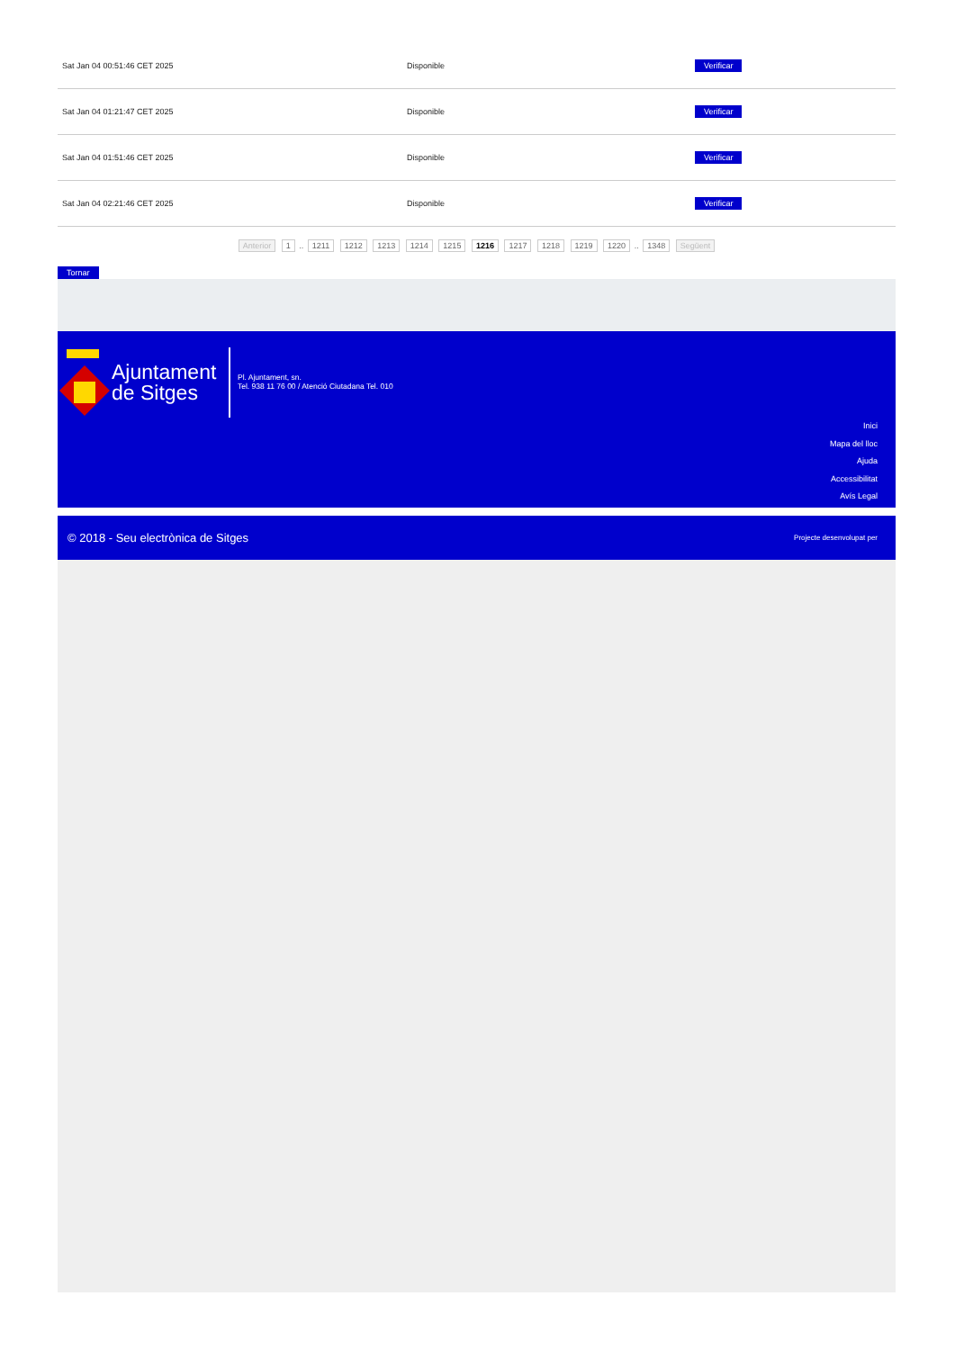| Sat Jan 04 00:51:46 CET 2025 | Disponible | Verificar |
| Sat Jan 04 01:21:47 CET 2025 | Disponible | Verificar |
| Sat Jan 04 01:51:46 CET 2025 | Disponible | Verificar |
| Sat Jan 04 02:21:46 CET 2025 | Disponible | Verificar |
Anterior 1 .. 1211 1212 1213 1214 1215 1216 1217 1218 1219 1220 .. 1348 Següent
Tornar
Ajuntament
de Sitges
Pl. Ajuntament, sn.
Tel. 938 11 76 00 / Atenció Ciutadana Tel. 010
Inici
Mapa del lloc
Ajuda
Accessibilitat
Avís Legal
© 2018 - Seu electrònica de Sitges Projecte desenvolupat per